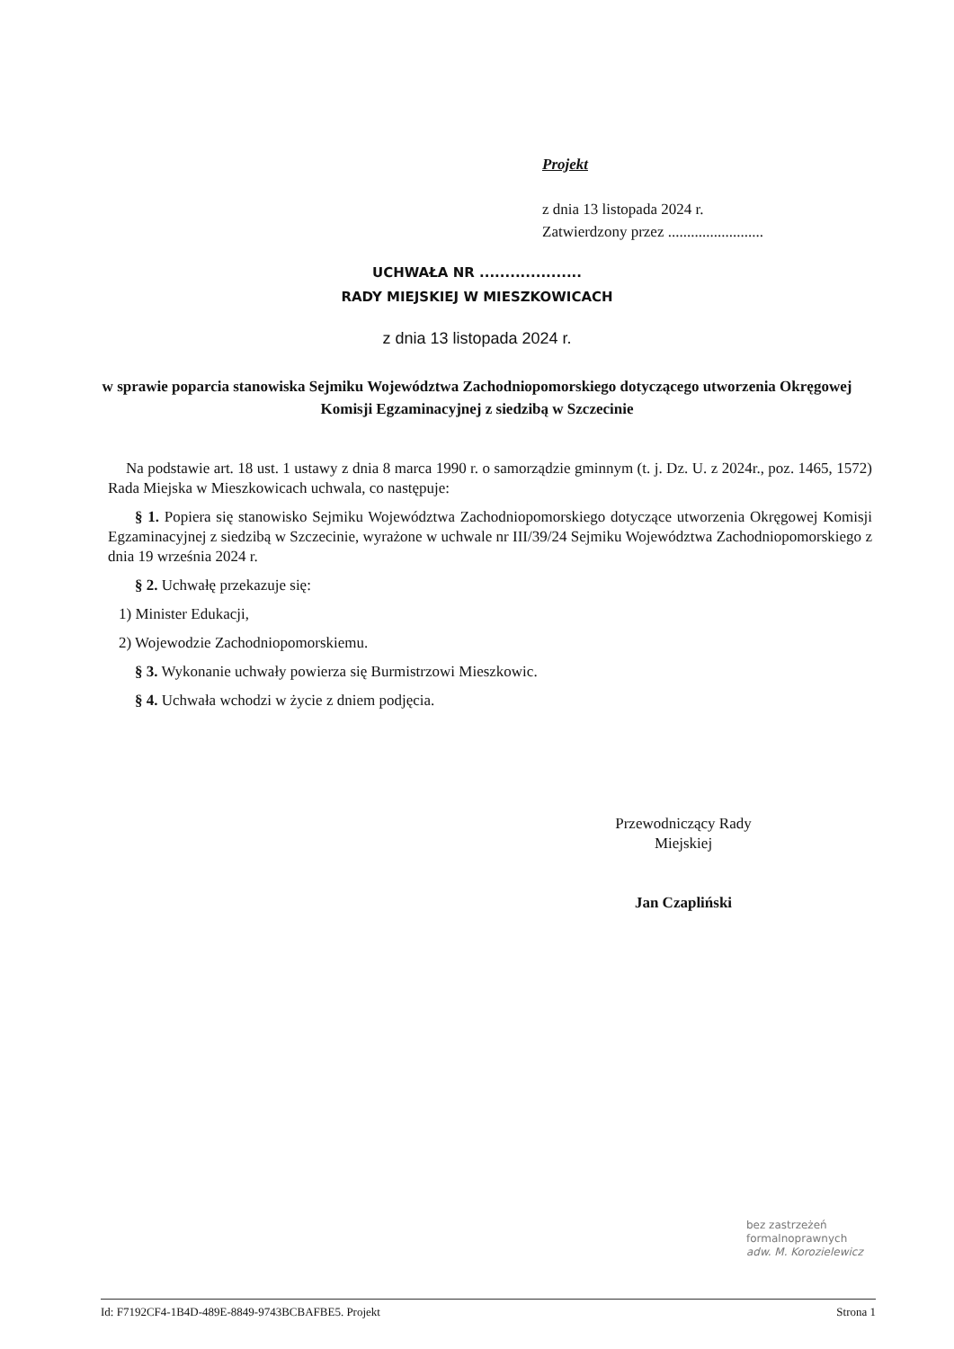Projekt
z dnia 13 listopada 2024 r.
Zatwierdzony przez .........................
UCHWAŁA NR ....................
RADY MIEJSKIEJ W MIESZKOWICACH
z dnia 13 listopada 2024 r.
w sprawie poparcia stanowiska Sejmiku Województwa Zachodniopomorskiego dotyczącego utworzenia Okręgowej Komisji Egzaminacyjnej z siedzibą w Szczecinie
Na podstawie art. 18 ust. 1 ustawy z dnia 8 marca 1990 r. o samorządzie gminnym (t. j. Dz. U. z 2024r., poz. 1465, 1572) Rada Miejska w Mieszkowicach uchwala, co następuje:
§ 1. Popiera się stanowisko Sejmiku Województwa Zachodniopomorskiego dotyczące utworzenia Okręgowej Komisji Egzaminacyjnej z siedzibą w Szczecinie, wyrażone w uchwale nr III/39/24 Sejmiku Województwa Zachodniopomorskiego z dnia 19 września 2024 r.
§ 2. Uchwałę przekazuje się:
1) Minister Edukacji,
2) Wojewodzie Zachodniopomorskiemu.
§ 3. Wykonanie uchwały powierza się Burmistrzowi Mieszkowic.
§ 4. Uchwała wchodzi w życie z dniem podjęcia.
Przewodniczący Rady
Miejskiej
Jan Czapliński
bez zastrzeżeń
formalnoprawnych
adw. M. Korozielewicz
Id: F7192CF4-1B4D-489E-8849-9743BCBAFBE5. Projekt Strona 1